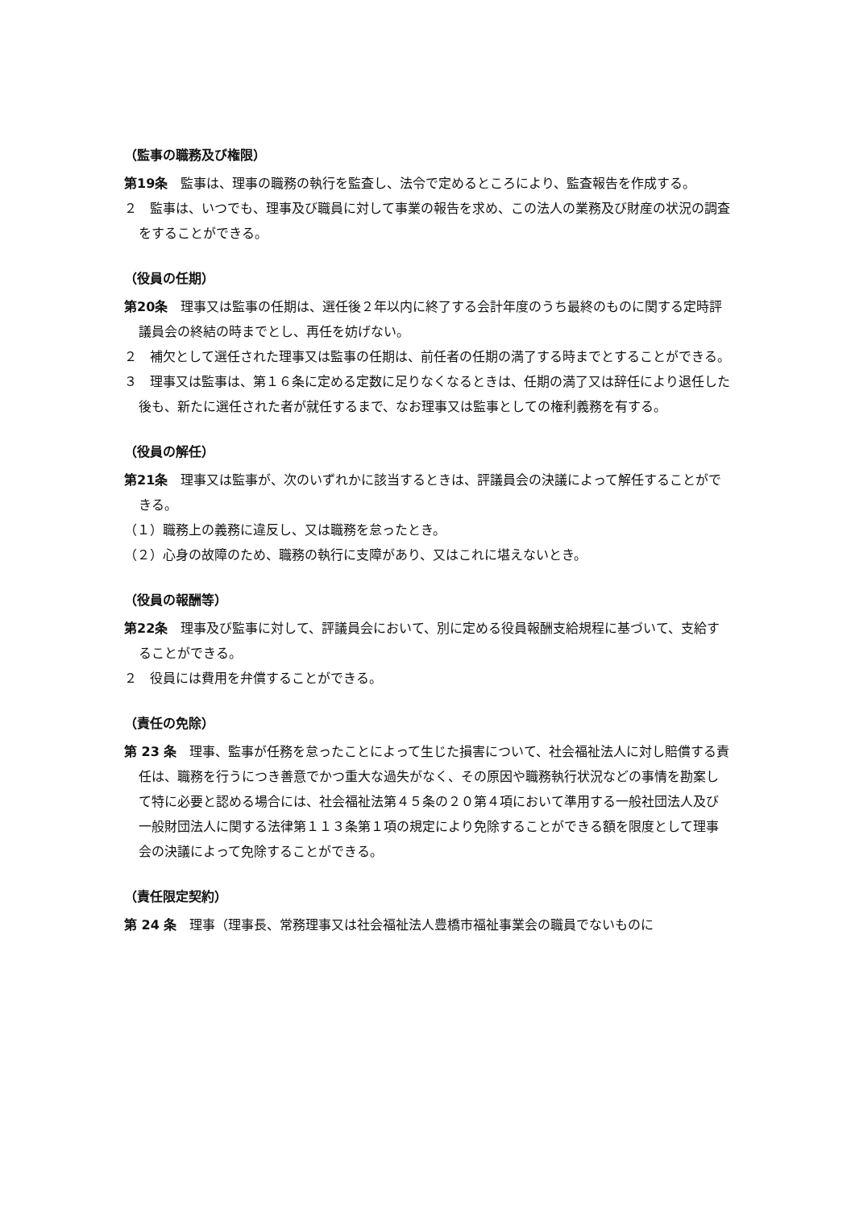（監事の職務及び権限）
第19条　監事は、理事の職務の執行を監査し、法令で定めるところにより、監査報告を作成する。
２　監事は、いつでも、理事及び職員に対して事業の報告を求め、この法人の業務及び財産の状況の調査をすることができる。
（役員の任期）
第20条　理事又は監事の任期は、選任後２年以内に終了する会計年度のうち最終のものに関する定時評議員会の終結の時までとし、再任を妨げない。
２　補欠として選任された理事又は監事の任期は、前任者の任期の満了する時までとすることができる。
３　理事又は監事は、第１６条に定める定数に足りなくなるときは、任期の満了又は辞任により退任した後も、新たに選任された者が就任するまで、なお理事又は監事としての権利義務を有する。
（役員の解任）
第21条　理事又は監事が、次のいずれかに該当するときは、評議員会の決議によって解任することができる。
（１）職務上の義務に違反し、又は職務を怠ったとき。
（２）心身の故障のため、職務の執行に支障があり、又はこれに堪えないとき。
（役員の報酬等）
第22条　理事及び監事に対して、評議員会において、別に定める役員報酬支給規程に基づいて、支給することができる。
２　役員には費用を弁償することができる。
（責任の免除）
第 23 条　理事、監事が任務を怠ったことによって生じた損害について、社会福祉法人に対し賠償する責任は、職務を行うにつき善意でかつ重大な過失がなく、その原因や職務執行状況などの事情を勘案して特に必要と認める場合には、社会福祉法第４５条の２０第４項において準用する一般社団法人及び一般財団法人に関する法律第１１３条第１項の規定により免除することができる額を限度として理事会の決議によって免除することができる。
（責任限定契約）
第 24 条　理事（理事長、常務理事又は社会福祉法人豊橋市福祉事業会の職員でないものに